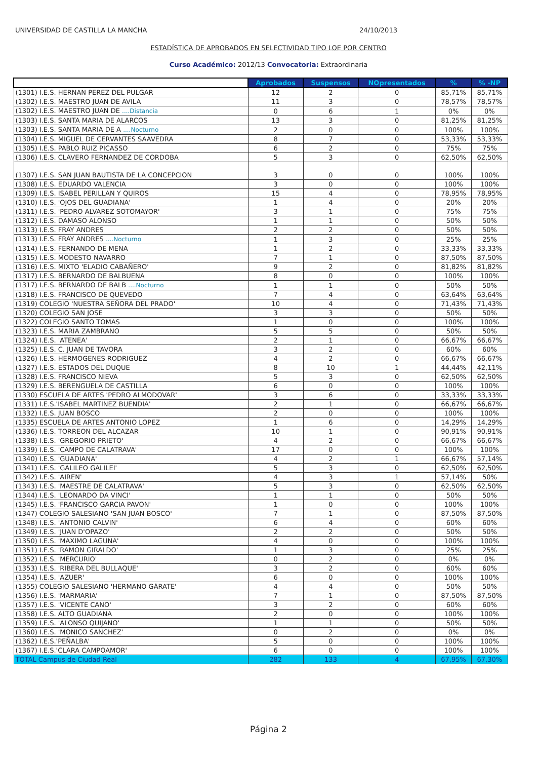UNIVERSIDAD DE CASTILLA LA MANCHA 24/10/2013
ESTADÍSTICA DE APROBADOS EN SELECTIVIDAD TIPO LOE POR CENTRO
Curso Académico: 2012/13 Convocatoria: Extraordinaria
| | Aprobados | Suspensos | NOpresentados | % | % -NP |
| --- | --- | --- | --- | --- | --- |
| (1301) I.E.S. HERNAN PEREZ DEL PULGAR | 12 | 2 | 0 | 85,71% | 85,71% |
| (1302) I.E.S. MAESTRO JUAN DE AVILA | 11 | 3 | 0 | 78,57% | 78,57% |
| (1302) I.E.S. MAESTRO JUAN DE ....Distancia | 0 | 6 | 1 | 0% | 0% |
| (1303) I.E.S. SANTA MARIA DE ALARCOS | 13 | 3 | 0 | 81,25% | 81,25% |
| (1303) I.E.S. SANTA MARIA DE A ....Nocturno | 2 | 0 | 0 | 100% | 100% |
| (1304) I.E.S. MIGUEL DE CERVANTES SAAVEDRA | 8 | 7 | 0 | 53,33% | 53,33% |
| (1305) I.E.S. PABLO RUIZ PICASSO | 6 | 2 | 0 | 75% | 75% |
| (1306) I.E.S. CLAVERO FERNANDEZ DE CORDOBA | 5 | 3 | 0 | 62,50% | 62,50% |
| (1307) I.E.S. SAN JUAN BAUTISTA DE LA CONCEPCION | 3 | 0 | 0 | 100% | 100% |
| (1308) I.E.S. EDUARDO VALENCIA | 3 | 0 | 0 | 100% | 100% |
| (1309) I.E.S. ISABEL PERILLAN Y QUIROS | 15 | 4 | 0 | 78,95% | 78,95% |
| (1310) I.E.S. 'OJOS DEL GUADIANA' | 1 | 4 | 0 | 20% | 20% |
| (1311) I.E.S. 'PEDRO ALVAREZ SOTOMAYOR' | 3 | 1 | 0 | 75% | 75% |
| (1312) I.E.S. DAMASO ALONSO | 1 | 1 | 0 | 50% | 50% |
| (1313) I.E.S. FRAY ANDRES | 2 | 2 | 0 | 50% | 50% |
| (1313) I.E.S. FRAY ANDRES ....Nocturno | 1 | 3 | 0 | 25% | 25% |
| (1314) I.E.S. FERNANDO DE MENA | 1 | 2 | 0 | 33,33% | 33,33% |
| (1315) I.E.S. MODESTO NAVARRO | 7 | 1 | 0 | 87,50% | 87,50% |
| (1316) I.E.S. MIXTO 'ELADIO CABAÑERO' | 9 | 2 | 0 | 81,82% | 81,82% |
| (1317) I.E.S. BERNARDO DE BALBUENA | 8 | 0 | 0 | 100% | 100% |
| (1317) I.E.S. BERNARDO DE BALB ....Nocturno | 1 | 1 | 0 | 50% | 50% |
| (1318) I.E.S. FRANCISCO DE QUEVEDO | 7 | 4 | 0 | 63,64% | 63,64% |
| (1319) COLEGIO 'NUESTRA SEÑORA DEL PRADO' | 10 | 4 | 0 | 71,43% | 71,43% |
| (1320) COLEGIO SAN JOSE | 3 | 3 | 0 | 50% | 50% |
| (1322) COLEGIO SANTO TOMAS | 1 | 0 | 0 | 100% | 100% |
| (1323) I.E.S. MARIA ZAMBRANO | 5 | 5 | 0 | 50% | 50% |
| (1324) I.E.S. 'ATENEA' | 2 | 1 | 0 | 66,67% | 66,67% |
| (1325) I.E.S. C. JUAN DE TAVORA | 3 | 2 | 0 | 60% | 60% |
| (1326) I.E.S. HERMOGENES RODRIGUEZ | 4 | 2 | 0 | 66,67% | 66,67% |
| (1327) I.E.S. ESTADOS DEL DUQUE | 8 | 10 | 1 | 44,44% | 42,11% |
| (1328) I.E.S. FRANCISCO NIEVA | 5 | 3 | 0 | 62,50% | 62,50% |
| (1329) I.E.S. BERENGUELA DE CASTILLA | 6 | 0 | 0 | 100% | 100% |
| (1330) ESCUELA DE ARTES 'PEDRO ALMODOVAR' | 3 | 6 | 0 | 33,33% | 33,33% |
| (1331) I.E.S.'ISABEL MARTINEZ BUENDIA' | 2 | 1 | 0 | 66,67% | 66,67% |
| (1332) I.E.S. JUAN BOSCO | 2 | 0 | 0 | 100% | 100% |
| (1335) ESCUELA DE ARTES ANTONIO LOPEZ | 1 | 6 | 0 | 14,29% | 14,29% |
| (1336) I.E.S. TORREON DEL ALCAZAR | 10 | 1 | 0 | 90,91% | 90,91% |
| (1338) I.E.S. 'GREGORIO PRIETO' | 4 | 2 | 0 | 66,67% | 66,67% |
| (1339) I.E.S. 'CAMPO DE CALATRAVA' | 17 | 0 | 0 | 100% | 100% |
| (1340) I.E.S. 'GUADIANA' | 4 | 2 | 1 | 66,67% | 57,14% |
| (1341) I.E.S. 'GALILEO GALILEI' | 5 | 3 | 0 | 62,50% | 62,50% |
| (1342) I.E.S. 'AIREN' | 4 | 3 | 1 | 57,14% | 50% |
| (1343) I.E.S. 'MAESTRE DE CALATRAVA' | 5 | 3 | 0 | 62,50% | 62,50% |
| (1344) I.E.S. 'LEONARDO DA VINCI' | 1 | 1 | 0 | 50% | 50% |
| (1345) I.E.S. 'FRANCISCO GARCIA PAVON' | 1 | 0 | 0 | 100% | 100% |
| (1347) COLEGIO SALESIANO 'SAN JUAN BOSCO' | 7 | 1 | 0 | 87,50% | 87,50% |
| (1348) I.E.S. 'ANTONIO CALVIN' | 6 | 4 | 0 | 60% | 60% |
| (1349) I.E.S. 'JUAN D'OPAZO' | 2 | 2 | 0 | 50% | 50% |
| (1350) I.E.S. 'MAXIMO LAGUNA' | 4 | 0 | 0 | 100% | 100% |
| (1351) I.E.S. 'RAMON GIRALDO' | 1 | 3 | 0 | 25% | 25% |
| (1352) I.E.S. 'MERCURIO' | 0 | 2 | 0 | 0% | 0% |
| (1353) I.E.S. 'RIBERA DEL BULLAQUE' | 3 | 2 | 0 | 60% | 60% |
| (1354) I.E.S. 'AZUER' | 6 | 0 | 0 | 100% | 100% |
| (1355) COLEGIO SALESIANO 'HERMANO GÁRATE' | 4 | 4 | 0 | 50% | 50% |
| (1356) I.E.S. 'MARMARIA' | 7 | 1 | 0 | 87,50% | 87,50% |
| (1357) I.E.S. 'VICENTE CANO' | 3 | 2 | 0 | 60% | 60% |
| (1358) I.E.S. ALTO GUADIANA | 2 | 0 | 0 | 100% | 100% |
| (1359) I.E.S. 'ALONSO QUIJANO' | 1 | 1 | 0 | 50% | 50% |
| (1360) I.E.S. 'MONICO SANCHEZ' | 0 | 2 | 0 | 0% | 0% |
| (1362) I.E.S.'PEÑALBA' | 5 | 0 | 0 | 100% | 100% |
| (1367) I.E.S.'CLARA CAMPOAMOR' | 6 | 0 | 0 | 100% | 100% |
| TOTAL Campus de Ciudad Real | 282 | 133 | 4 | 67,95% | 67,30% |
Página 2